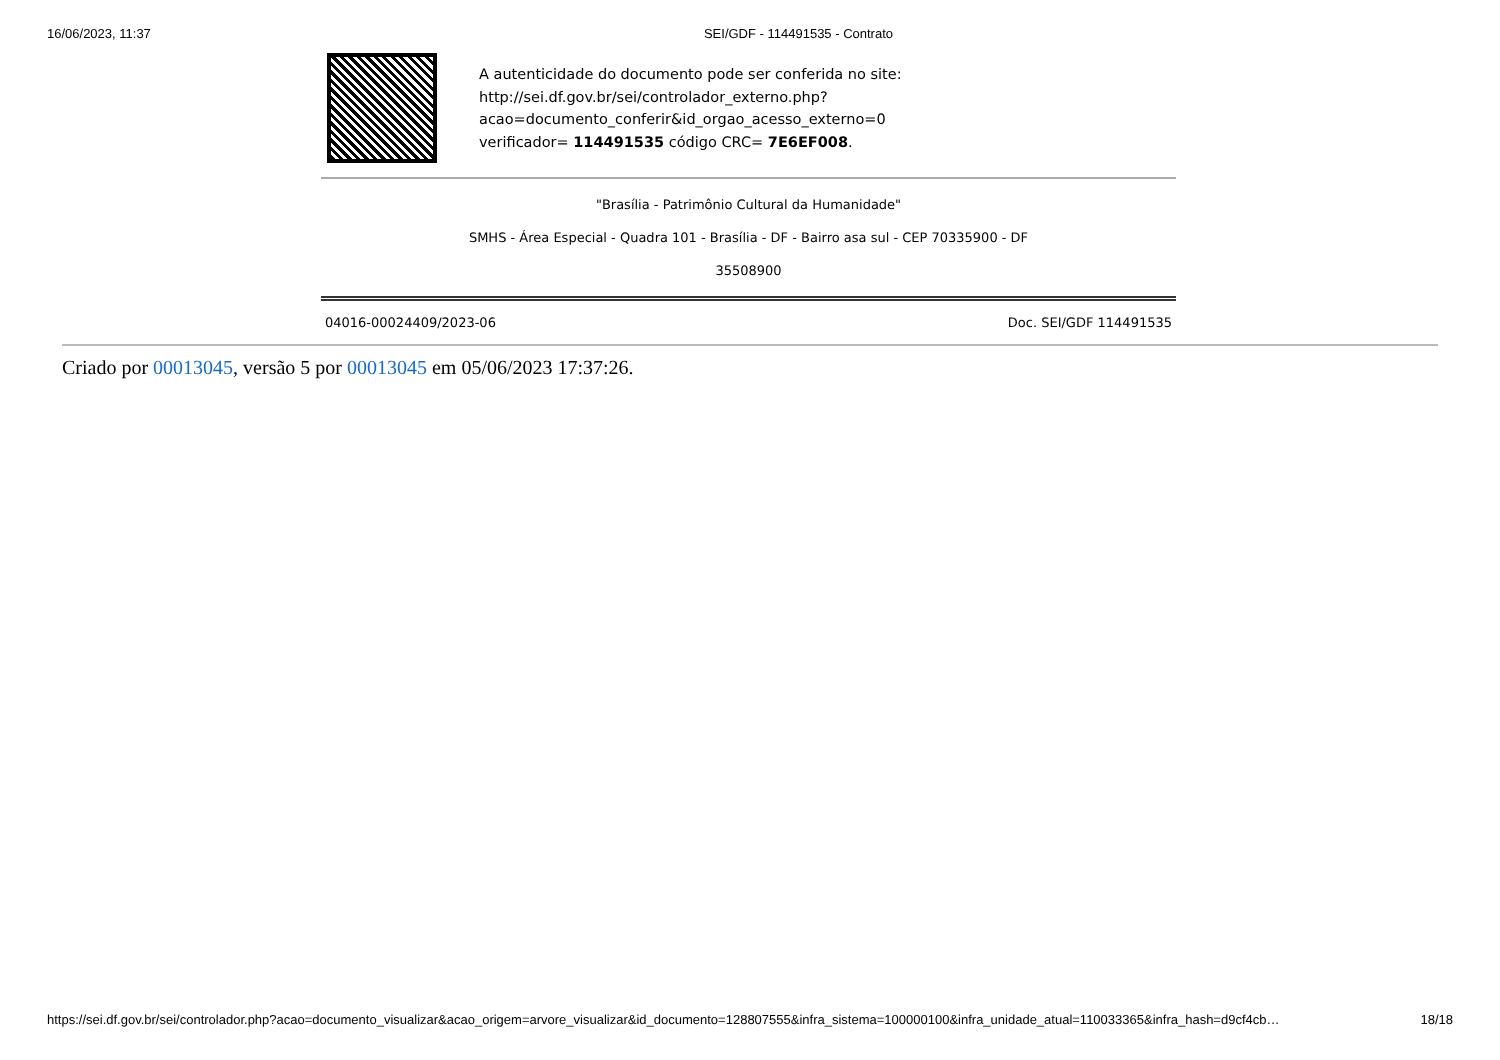16/06/2023, 11:37 SEI/GDF - 114491535 - Contrato
A autenticidade do documento pode ser conferida no site:
http://sei.df.gov.br/sei/controlador_externo.php?
acao=documento_conferir&id_orgao_acesso_externo=0
verificador= 114491535 código CRC= 7E6EF008.
"Brasília - Patrimônio Cultural da Humanidade"
SMHS - Área Especial - Quadra 101 - Brasília - DF - Bairro asa sul - CEP 70335900 - DF
35508900
04016-00024409/2023-06 Doc. SEI/GDF 114491535
Criado por 00013045, versão 5 por 00013045 em 05/06/2023 17:37:26.
https://sei.df.gov.br/sei/controlador.php?acao=documento_visualizar&acao_origem=arvore_visualizar&id_documento=128807555&infra_sistema=100000100&infra_unidade_atual=110033365&infra_hash=d9cf4cb… 18/18